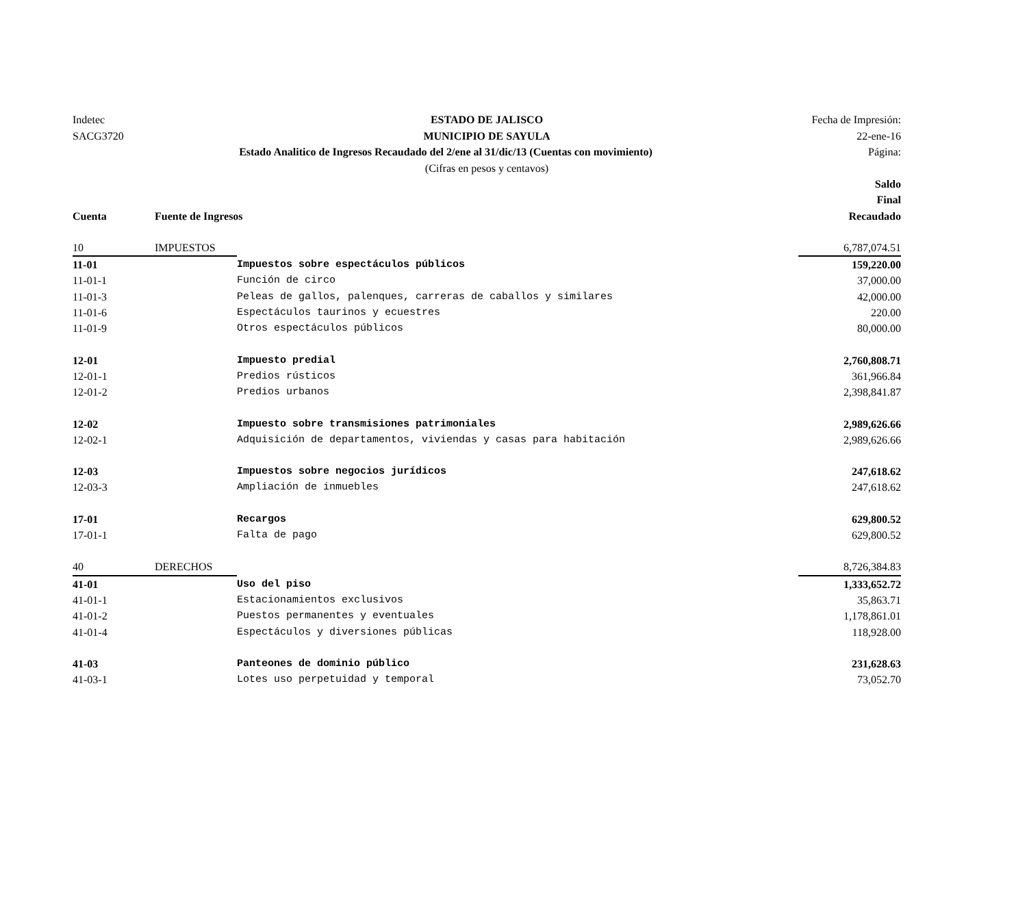Indetec
ESTADO DE JALISCO
Fecha de Impresión:
SACG3720
MUNICIPIO DE SAYULA
22-ene-16
Estado Analitico de Ingresos Recaudado del 2/ene al 31/dic/13 (Cuentas con movimiento)
Página:
(Cifras en pesos y centavos)
| | | | Saldo Final |
| --- | --- | --- | --- |
| Cuenta | Fuente de Ingresos | | Recaudado |
| 10 | IMPUESTOS | | 6,787,074.51 |
| 11-01 | | Impuestos sobre espectáculos públicos | 159,220.00 |
| 11-01-1 | | Función de circo | 37,000.00 |
| 11-01-3 | | Peleas de gallos, palenques, carreras de caballos y similares | 42,000.00 |
| 11-01-6 | | Espectáculos taurinos y ecuestres | 220.00 |
| 11-01-9 | | Otros espectáculos públicos | 80,000.00 |
| 12-01 | | Impuesto predial | 2,760,808.71 |
| 12-01-1 | | Predios rústicos | 361,966.84 |
| 12-01-2 | | Predios urbanos | 2,398,841.87 |
| 12-02 | | Impuesto sobre transmisiones patrimoniales | 2,989,626.66 |
| 12-02-1 | | Adquisición de departamentos, viviendas y casas para habitación | 2,989,626.66 |
| 12-03 | | Impuestos sobre negocios jurídicos | 247,618.62 |
| 12-03-3 | | Ampliación de inmuebles | 247,618.62 |
| 17-01 | | Recargos | 629,800.52 |
| 17-01-1 | | Falta de pago | 629,800.52 |
| 40 | DERECHOS | | 8,726,384.83 |
| 41-01 | | Uso del piso | 1,333,652.72 |
| 41-01-1 | | Estacionamientos exclusivos | 35,863.71 |
| 41-01-2 | | Puestos permanentes y eventuales | 1,178,861.01 |
| 41-01-4 | | Espectáculos y diversiones públicas | 118,928.00 |
| 41-03 | | Panteones de dominio público | 231,628.63 |
| 41-03-1 | | Lotes uso perpetuidad y temporal | 73,052.70 |